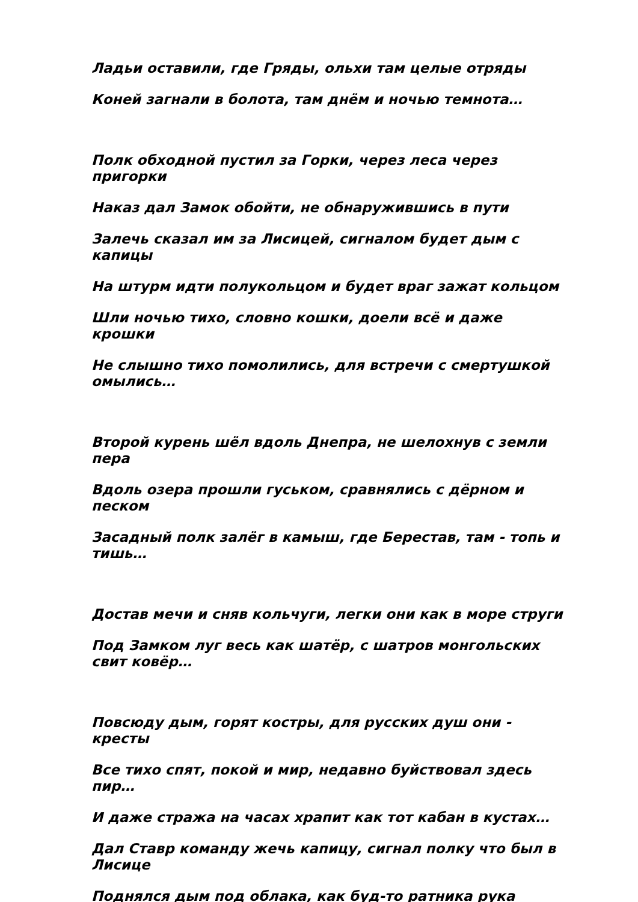Ладьи оставили, где Гряды, ольхи там целые отряды
Коней загнали в болота, там днём и ночью темнота…
Полк обходной пустил за Горки, через леса через пригорки
Наказ дал Замок обойти, не обнаружившись в пути
Залечь сказал им за Лисицей, сигналом будет дым с капицы
На штурм идти полукольцом и будет враг зажат кольцом
Шли ночью тихо, словно кошки, доели всё и даже крошки
Не слышно тихо помолились, для встречи с смертушкой омылись…
Второй курень шёл вдоль Днепра, не шелохнув с земли пера
Вдоль озера прошли гуськом, сравнялись с дёрном и песком
Засадный полк залёг в камыш, где Берестав, там - топь и тишь…
Достав мечи и сняв кольчуги, легки они как в море струги
Под Замком луг весь как шатёр, с шатров монгольских свит ковёр…
Повсюду дым, горят костры, для русских душ они - кресты
Все тихо спят, покой и мир, недавно буйствовал здесь пир…
И даже стража на часах храпит как тот кабан в кустах…
Дал Ставр команду жечь капицу, сигнал полку что был в Лисице
Поднялся дым под облака, как буд-то ратника рука